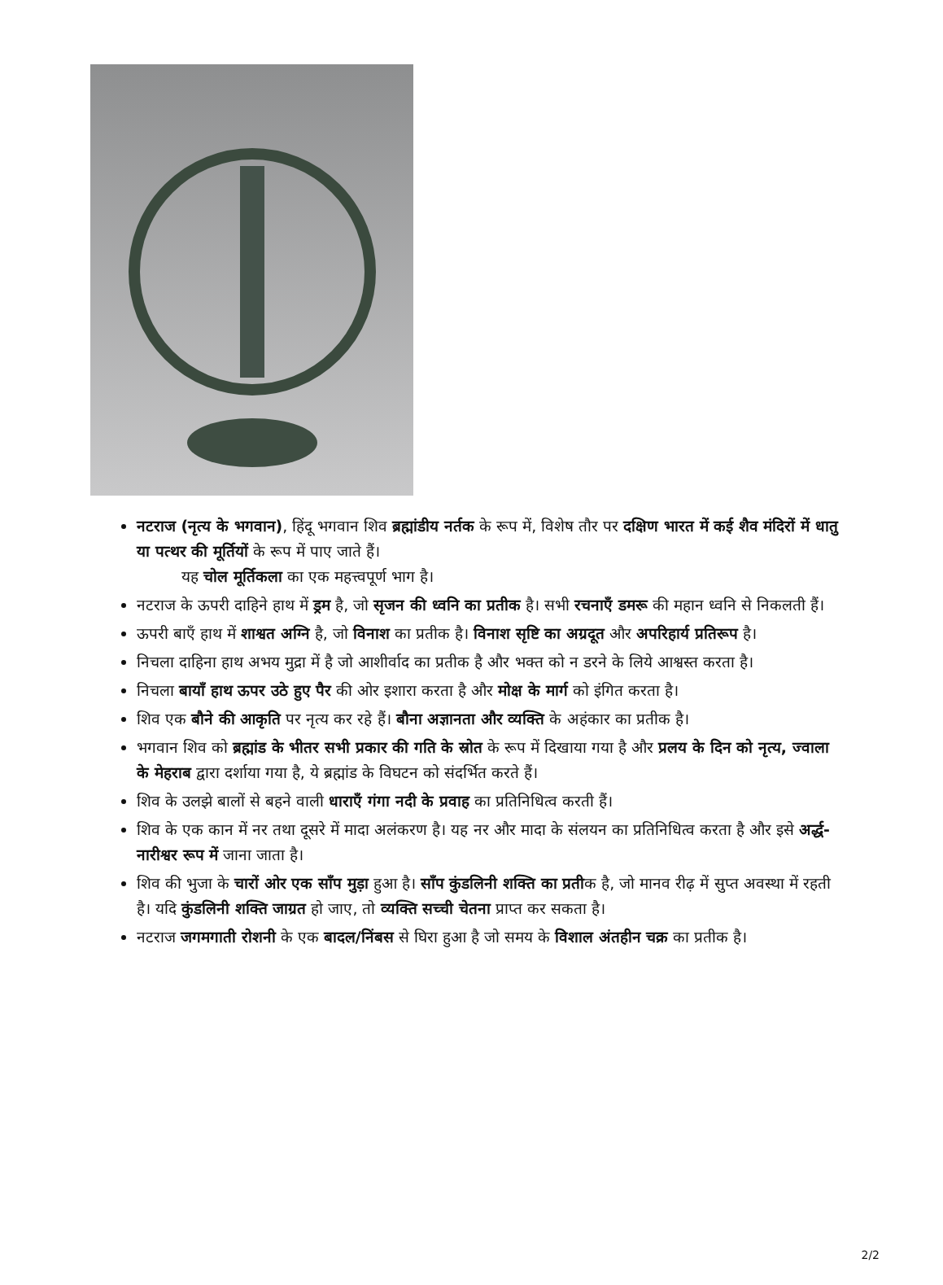नटराज (नृत्य के भगवान), हिंदू भगवान शिव ब्रह्मांडीय नर्तक के रूप में, विशेष तौर पर दक्षिण भारत में कई शैव मंदिरों में धातु या पत्थर की मूर्तियों के रूप में पाए जाते हैं।
यह चोल मूर्तिकला का एक महत्त्वपूर्ण भाग है।
नटराज के ऊपरी दाहिने हाथ में ड्रम है, जो सृजन की ध्वनि का प्रतीक है। सभी रचनाएँ डमरू की महान ध्वनि से निकलती हैं।
ऊपरी बाएँ हाथ में शाश्वत अग्नि है, जो विनाश का प्रतीक है। विनाश सृष्टि का अग्रदूत और अपरिहार्य प्रतिरूप है।
निचला दाहिना हाथ अभय मुद्रा में है जो आशीर्वाद का प्रतीक है और भक्त को न डरने के लिये आश्वस्त करता है।
निचला बायाँ हाथ ऊपर उठे हुए पैर की ओर इशारा करता है और मोक्ष के मार्ग को इंगित करता है।
शिव एक बौने की आकृति पर नृत्य कर रहे हैं। बौना अज्ञानता और व्यक्ति के अहंकार का प्रतीक है।
भगवान शिव को ब्रह्मांड के भीतर सभी प्रकार की गति के स्रोत के रूप में दिखाया गया है और प्रलय के दिन को नृत्य, ज्वाला के मेहराब द्वारा दर्शाया गया है, ये ब्रह्मांड के विघटन को संदर्भित करते हैं।
शिव के उलझे बालों से बहने वाली धाराएँ गंगा नदी के प्रवाह का प्रतिनिधित्व करती हैं।
शिव के एक कान में नर तथा दूसरे में मादा अलंकरण है। यह नर और मादा के संलयन का प्रतिनिधित्व करता है और इसे अर्द्ध-नारीश्वर रूप में जाना जाता है।
शिव की भुजा के चारों ओर एक साँप मुड़ा हुआ है। साँप कुंडलिनी शक्ति का प्रतीक है, जो मानव रीढ़ में सुप्त अवस्था में रहती है। यदि कुंडलिनी शक्ति जाग्रत हो जाए, तो व्यक्ति सच्ची चेतना प्राप्त कर सकता है।
नटराज जगमगाती रोशनी के एक बादल/निंबस से घिरा हुआ है जो समय के विशाल अंतहीन चक्र का प्रतीक है।
2/2